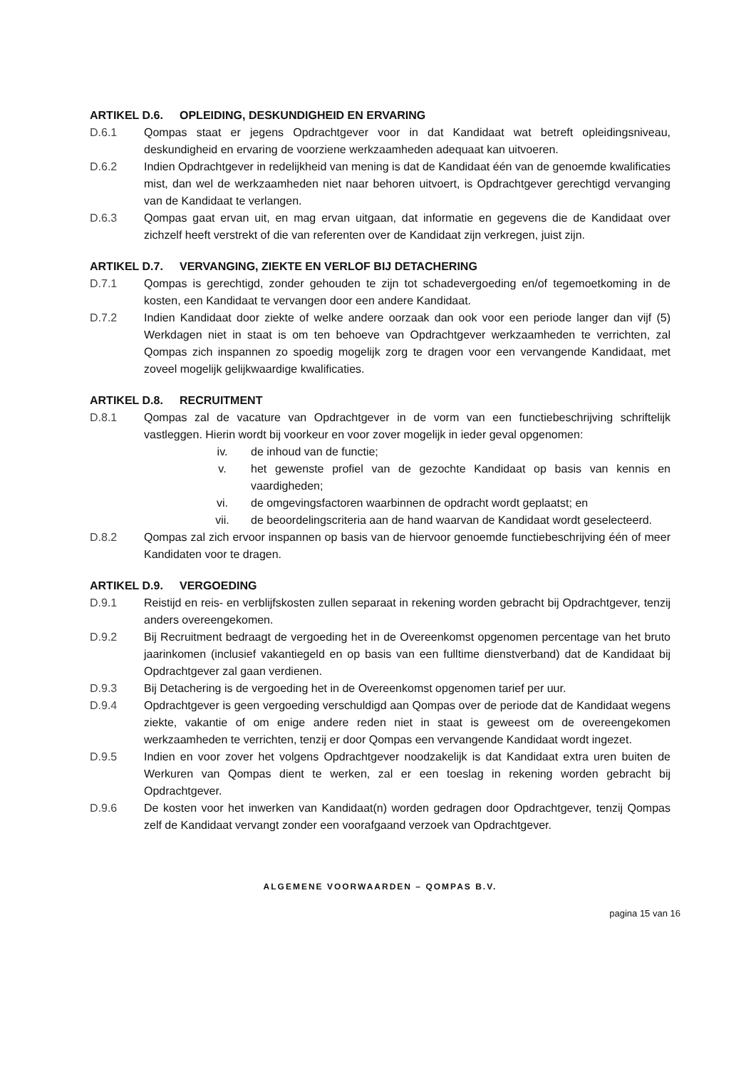ARTIKEL D.6. OPLEIDING, DESKUNDIGHEID EN ERVARING
D.6.1 Qompas staat er jegens Opdrachtgever voor in dat Kandidaat wat betreft opleidingsniveau, deskundigheid en ervaring de voorziene werkzaamheden adequaat kan uitvoeren.
D.6.2 Indien Opdrachtgever in redelijkheid van mening is dat de Kandidaat één van de genoemde kwalificaties mist, dan wel de werkzaamheden niet naar behoren uitvoert, is Opdrachtgever gerechtigd vervanging van de Kandidaat te verlangen.
D.6.3 Qompas gaat ervan uit, en mag ervan uitgaan, dat informatie en gegevens die de Kandidaat over zichzelf heeft verstrekt of die van referenten over de Kandidaat zijn verkregen, juist zijn.
ARTIKEL D.7. VERVANGING, ZIEKTE EN VERLOF BIJ DETACHERING
D.7.1 Qompas is gerechtigd, zonder gehouden te zijn tot schadevergoeding en/of tegemoetkoming in de kosten, een Kandidaat te vervangen door een andere Kandidaat.
D.7.2 Indien Kandidaat door ziekte of welke andere oorzaak dan ook voor een periode langer dan vijf (5) Werkdagen niet in staat is om ten behoeve van Opdrachtgever werkzaamheden te verrichten, zal Qompas zich inspannen zo spoedig mogelijk zorg te dragen voor een vervangende Kandidaat, met zoveel mogelijk gelijkwaardige kwalificaties.
ARTIKEL D.8. RECRUITMENT
D.8.1 Qompas zal de vacature van Opdrachtgever in de vorm van een functiebeschrijving schriftelijk vastleggen. Hierin wordt bij voorkeur en voor zover mogelijk in ieder geval opgenomen:
iv. de inhoud van de functie;
v. het gewenste profiel van de gezochte Kandidaat op basis van kennis en vaardigheden;
vi. de omgevingsfactoren waarbinnen de opdracht wordt geplaatst; en
vii. de beoordelingscriteria aan de hand waarvan de Kandidaat wordt geselecteerd.
D.8.2 Qompas zal zich ervoor inspannen op basis van de hiervoor genoemde functiebeschrijving één of meer Kandidaten voor te dragen.
ARTIKEL D.9. VERGOEDING
D.9.1 Reistijd en reis- en verblijfskosten zullen separaat in rekening worden gebracht bij Opdrachtgever, tenzij anders overeengekomen.
D.9.2 Bij Recruitment bedraagt de vergoeding het in de Overeenkomst opgenomen percentage van het bruto jaarinkomen (inclusief vakantiegeld en op basis van een fulltime dienstverband) dat de Kandidaat bij Opdrachtgever zal gaan verdienen.
D.9.3 Bij Detachering is de vergoeding het in de Overeenkomst opgenomen tarief per uur.
D.9.4 Opdrachtgever is geen vergoeding verschuldigd aan Qompas over de periode dat de Kandidaat wegens ziekte, vakantie of om enige andere reden niet in staat is geweest om de overeengekomen werkzaamheden te verrichten, tenzij er door Qompas een vervangende Kandidaat wordt ingezet.
D.9.5 Indien en voor zover het volgens Opdrachtgever noodzakelijk is dat Kandidaat extra uren buiten de Werkuren van Qompas dient te werken, zal er een toeslag in rekening worden gebracht bij Opdrachtgever.
D.9.6 De kosten voor het inwerken van Kandidaat(n) worden gedragen door Opdrachtgever, tenzij Qompas zelf de Kandidaat vervangt zonder een voorafgaand verzoek van Opdrachtgever.
ALGEMENE VOORWAARDEN – QOMPAS B.V.
pagina 15 van 16